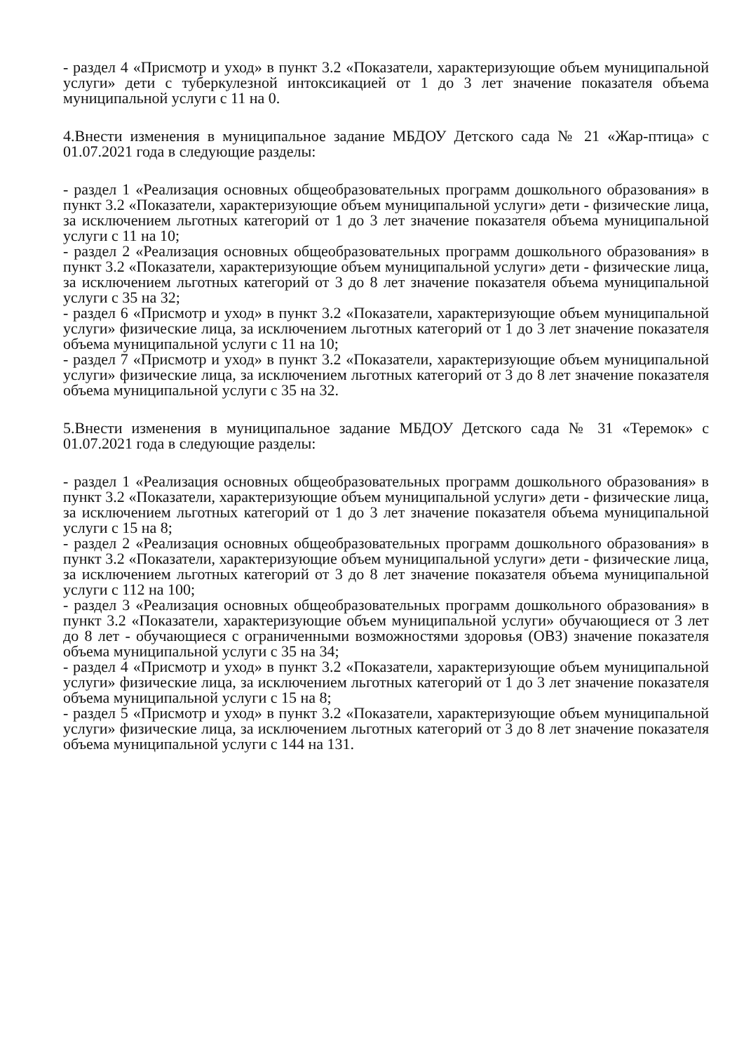- раздел 4 «Присмотр и уход» в пункт 3.2 «Показатели, характеризующие объем муниципальной услуги» дети с туберкулезной интоксикацией от 1 до 3 лет значение показателя объема муниципальной услуги с 11 на 0.
4.Внести изменения в муниципальное задание МБДОУ Детского сада № 21 «Жар-птица» с 01.07.2021 года в следующие разделы:
- раздел 1 «Реализация основных общеобразовательных программ дошкольного образования» в пункт 3.2 «Показатели, характеризующие объем муниципальной услуги» дети - физические лица, за исключением льготных категорий от 1 до 3 лет значение показателя объема муниципальной услуги с 11 на 10;
- раздел 2 «Реализация основных общеобразовательных программ дошкольного образования» в пункт 3.2 «Показатели, характеризующие объем муниципальной услуги» дети - физические лица, за исключением льготных категорий от 3 до 8 лет значение показателя объема муниципальной услуги с 35 на 32;
- раздел 6 «Присмотр и уход» в пункт 3.2 «Показатели, характеризующие объем муниципальной услуги» физические лица, за исключением льготных категорий от 1 до 3 лет значение показателя объема муниципальной услуги с 11 на 10;
- раздел 7 «Присмотр и уход» в пункт 3.2 «Показатели, характеризующие объем муниципальной услуги» физические лица, за исключением льготных категорий от 3 до 8 лет значение показателя объема муниципальной услуги с 35 на 32.
5.Внести изменения в муниципальное задание МБДОУ Детского сада № 31 «Теремок» с 01.07.2021 года в следующие разделы:
- раздел 1 «Реализация основных общеобразовательных программ дошкольного образования» в пункт 3.2 «Показатели, характеризующие объем муниципальной услуги» дети - физические лица, за исключением льготных категорий от 1 до 3 лет значение показателя объема муниципальной услуги с 15 на 8;
- раздел 2 «Реализация основных общеобразовательных программ дошкольного образования» в пункт 3.2 «Показатели, характеризующие объем муниципальной услуги» дети - физические лица, за исключением льготных категорий от 3 до 8 лет значение показателя объема муниципальной услуги с 112 на 100;
- раздел 3 «Реализация основных общеобразовательных программ дошкольного образования» в пункт 3.2 «Показатели, характеризующие объем муниципальной услуги» обучающиеся от 3 лет до 8 лет - обучающиеся с ограниченными возможностями здоровья (ОВЗ) значение показателя объема муниципальной услуги с 35 на 34;
- раздел 4 «Присмотр и уход» в пункт 3.2 «Показатели, характеризующие объем муниципальной услуги» физические лица, за исключением льготных категорий от 1 до 3 лет значение показателя объема муниципальной услуги с 15 на 8;
- раздел 5 «Присмотр и уход» в пункт 3.2 «Показатели, характеризующие объем муниципальной услуги» физические лица, за исключением льготных категорий от 3 до 8 лет значение показателя объема муниципальной услуги с 144 на 131.